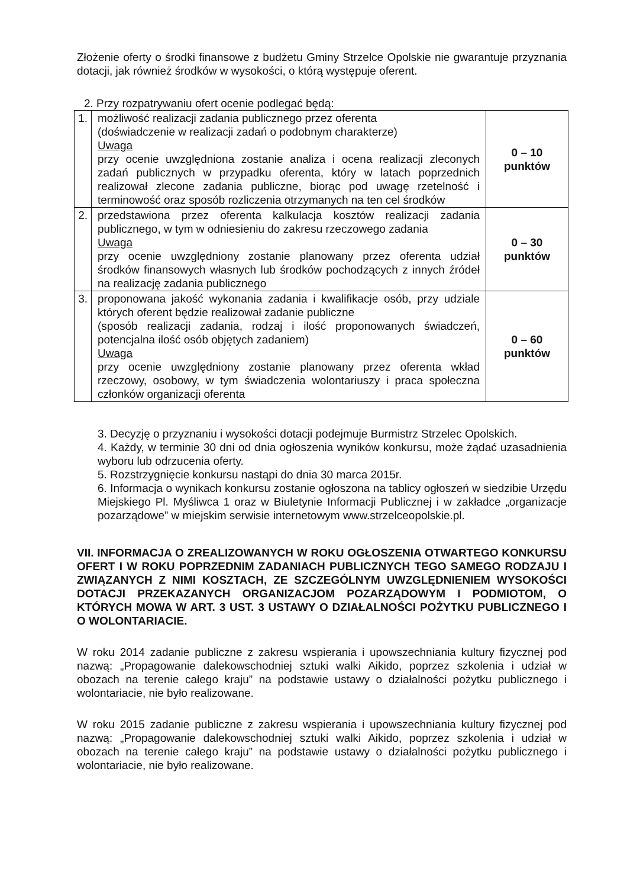Złożenie oferty o środki finansowe z budżetu Gminy Strzelce Opolskie nie gwarantuje przyznania dotacji, jak również środków w wysokości, o którą występuje oferent.
2. Przy rozpatrywaniu ofert ocenie podlegać będą:
| 1. | możliwość realizacji zadania publicznego przez oferenta (doświadczenie w realizacji zadań o podobnym charakterze) Uwaga przy ocenie uwzględniona zostanie analiza i ocena realizacji zleconych zadań publicznych w przypadku oferenta, który w latach poprzednich realizował zlecone zadania publiczne, biorąc pod uwagę rzetelność i terminowość oraz sposób rozliczenia otrzymanych na ten cel środków | 0 – 10 punktów |
| 2. | przedstawiona przez oferenta kalkulacja kosztów realizacji zadania publicznego, w tym w odniesieniu do zakresu rzeczowego zadania Uwaga przy ocenie uwzględniony zostanie planowany przez oferenta udział środków finansowych własnych lub środków pochodzących z innych źródeł na realizację zadania publicznego | 0 – 30 punktów |
| 3. | proponowana jakość wykonania zadania i kwalifikacje osób, przy udziale których oferent będzie realizował zadanie publiczne (sposób realizacji zadania, rodzaj i ilość proponowanych świadczeń, potencjalna ilość osób objętych zadaniem) Uwaga przy ocenie uwzględniony zostanie planowany przez oferenta wkład rzeczowy, osobowy, w tym świadczenia wolontariuszy i praca społeczna członków organizacji oferenta | 0 – 60 punktów |
3. Decyzję o przyznaniu i wysokości dotacji podejmuje Burmistrz Strzelec Opolskich.
4. Każdy, w terminie 30 dni od dnia ogłoszenia wyników konkursu, może żądać uzasadnienia wyboru lub odrzucenia oferty.
5. Rozstrzygnięcie konkursu nastąpi do dnia 30 marca 2015r.
6. Informacja o wynikach konkursu zostanie ogłoszona na tablicy ogłoszeń w siedzibie Urzędu Miejskiego Pl. Myśliwca 1 oraz w Biuletynie Informacji Publicznej i w zakładce „organizacje pozarządowe” w miejskim serwisie internetowym www.strzelceopolskie.pl.
VII. INFORMACJA O ZREALIZOWANYCH W ROKU OGŁOSZENIA OTWARTEGO KONKURSU OFERT I W ROKU POPRZEDNIM ZADANIACH PUBLICZNYCH TEGO SAMEGO RODZAJU I ZWIĄZANYCH Z NIMI KOSZTACH, ZE SZCZEGÓLNYM UWZGLĘDNIENIEM WYSOKOŚCI DOTACJI PRZEKAZANYCH ORGANIZACJOM POZARZĄDOWYM I PODMIOTOM, O KTÓRYCH MOWA W ART. 3 UST. 3 USTAWY O DZIAŁALNOŚCI POŻYTKU PUBLICZNEGO I O WOLONTARIACIE.
W roku 2014 zadanie publiczne z zakresu wspierania i upowszechniania kultury fizycznej pod nazwą: „Propagowanie dalekowschodniej sztuki walki Aikido, poprzez szkolenia i udział w obozach na terenie całego kraju” na podstawie ustawy o działalności pożytku publicznego i wolontariacie, nie było realizowane.
W roku 2015 zadanie publiczne z zakresu wspierania i upowszechniania kultury fizycznej pod nazwą: „Propagowanie dalekowschodniej sztuki walki Aikido, poprzez szkolenia i udział w obozach na terenie całego kraju” na podstawie ustawy o działalności pożytku publicznego i wolontariacie, nie było realizowane.